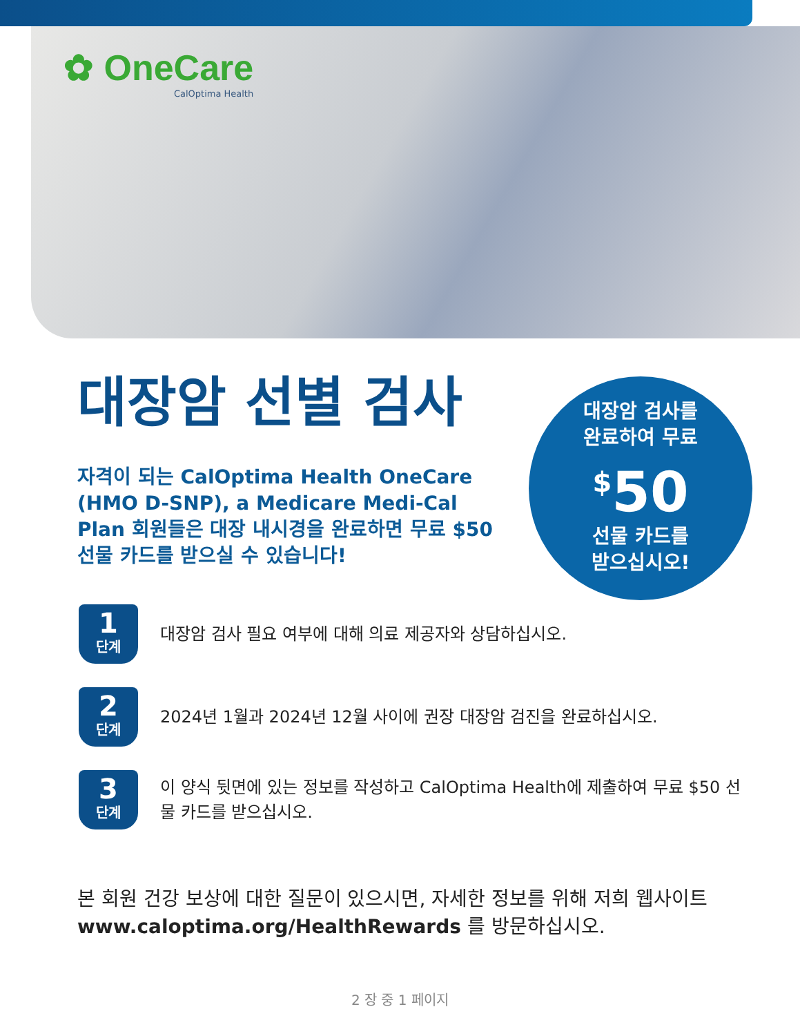✿ OneCare
CalOptima Health
대장암 선별 검사
자격이 되는 CalOptima Health OneCare (HMO D-SNP), a Medicare Medi-Cal Plan 회원들은 대장 내시경을 완료하면 무료 $50 선물 카드를 받으실 수 있습니다!
대장암 검사를
완료하여 무료
<sup>$</sup>50
선물 카드를
받으십시오!
1
단계
대장암 검사 필요 여부에 대해 의료 제공자와 상담하십시오.
2
단계
2024년 1월과 2024년 12월 사이에 권장 대장암 검진을 완료하십시오.
3
단계
이 양식 뒷면에 있는 정보를 작성하고 CalOptima Health에 제출하여 무료 $50 선물 카드를 받으십시오.
본 회원 건강 보상에 대한 질문이 있으시면, 자세한 정보를 위해 저희 웹사이트 www.caloptima.org/HealthRewards 를 방문하십시오.
2 장 중 1 페이지